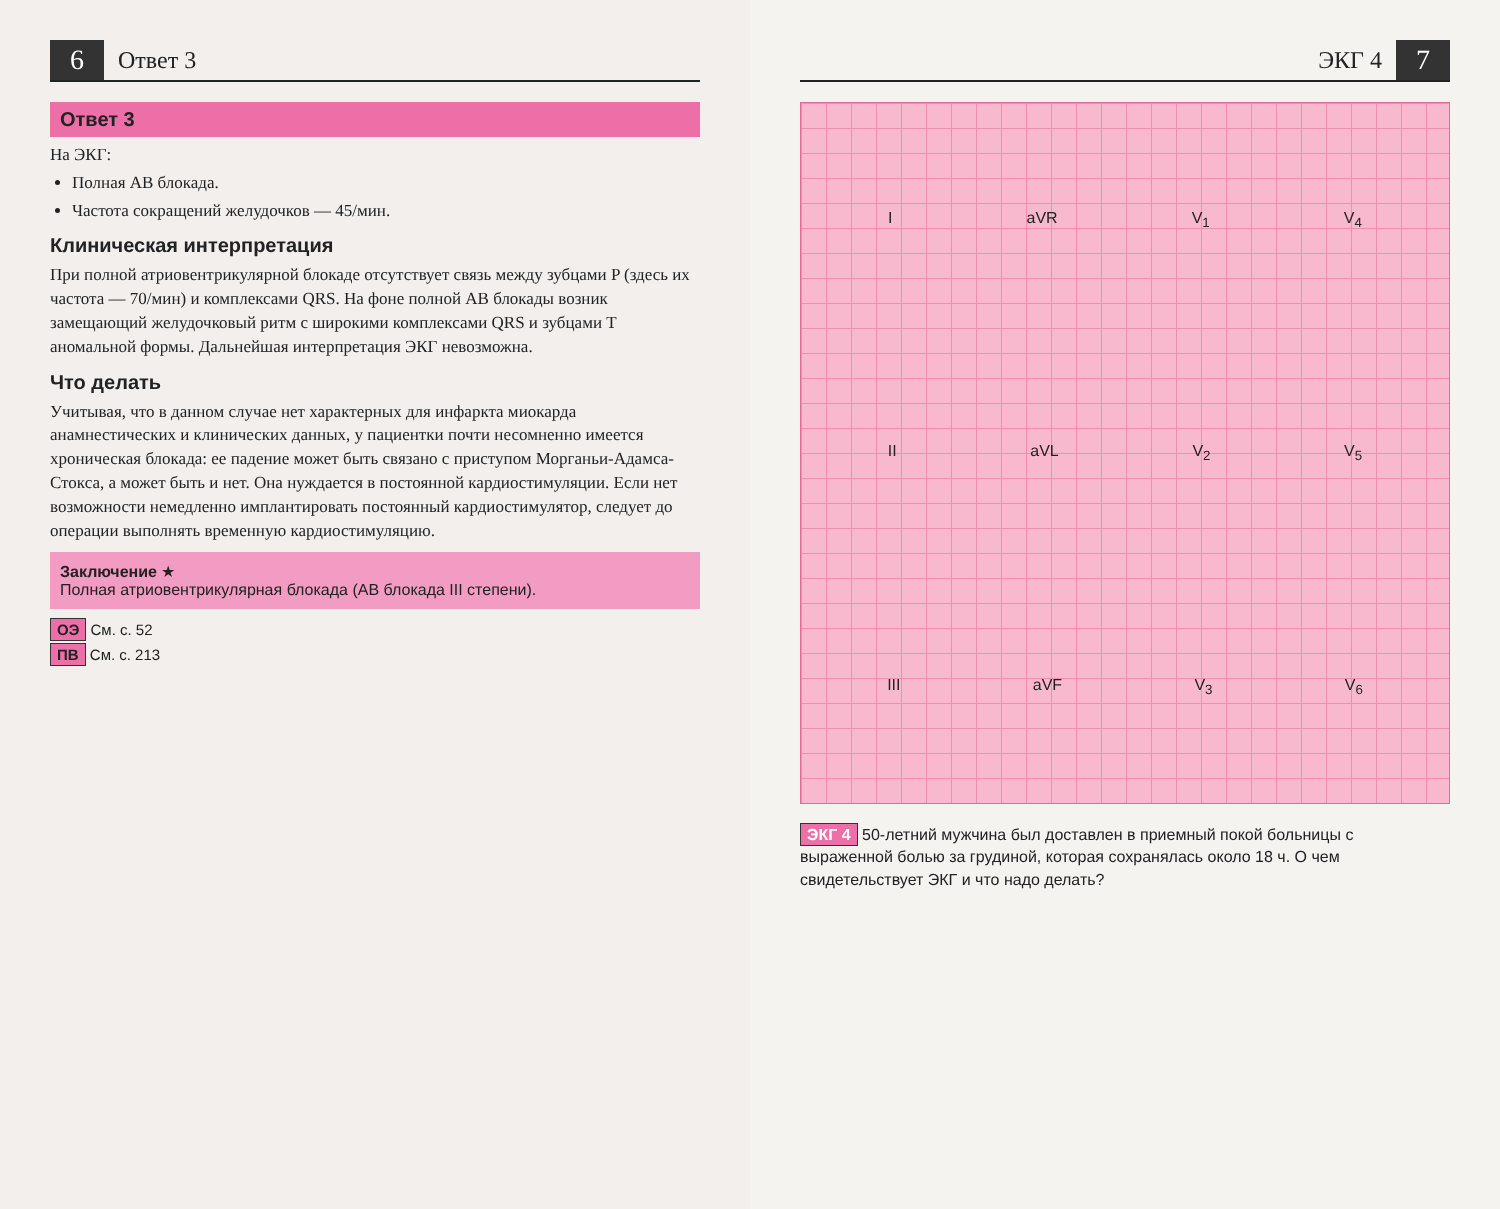6 Ответ 3
Ответ 3
На ЭКГ:
Полная АВ блокада.
Частота сокращений желудочков — 45/мин.
Клиническая интерпретация
При полной атриовентрикулярной блокаде отсутствует связь между зубцами P (здесь их частота — 70/мин) и комплексами QRS. На фоне полной АВ блокады возник замещающий желудочковый ритм с широкими комплексами QRS и зубцами T аномальной формы. Дальнейшая интерпретация ЭКГ невозможна.
Что делать
Учитывая, что в данном случае нет характерных для инфаркта миокарда анамнестических и клинических данных, у пациентки почти несомненно имеется хроническая блокада: ее падение может быть связано с приступом Морганьи-Адамса-Стокса, а может быть и нет. Она нуждается в постоянной кардиостимуляции. Если нет возможности немедленно имплантировать постоянный кардиостимулятор, следует до операции выполнять временную кардиостимуляцию.
Заключение ★
Полная атриовентрикулярная блокада (АВ блокада III степени).
ОЭ См. с. 52
ПВ См. с. 213
ЭКГ 4 7
IaVR V<sub>1</sub> V<sub>4</sub>
II aVL V<sub>2</sub> V<sub>5</sub>
III aVF V<sub>3</sub> V<sub>6</sub>
ЭКГ 4 50-летний мужчина был доставлен в приемный покой больницы с выраженной болью за грудиной, которая сохранялась около 18 ч. О чем свидетельствует ЭКГ и что надо делать?